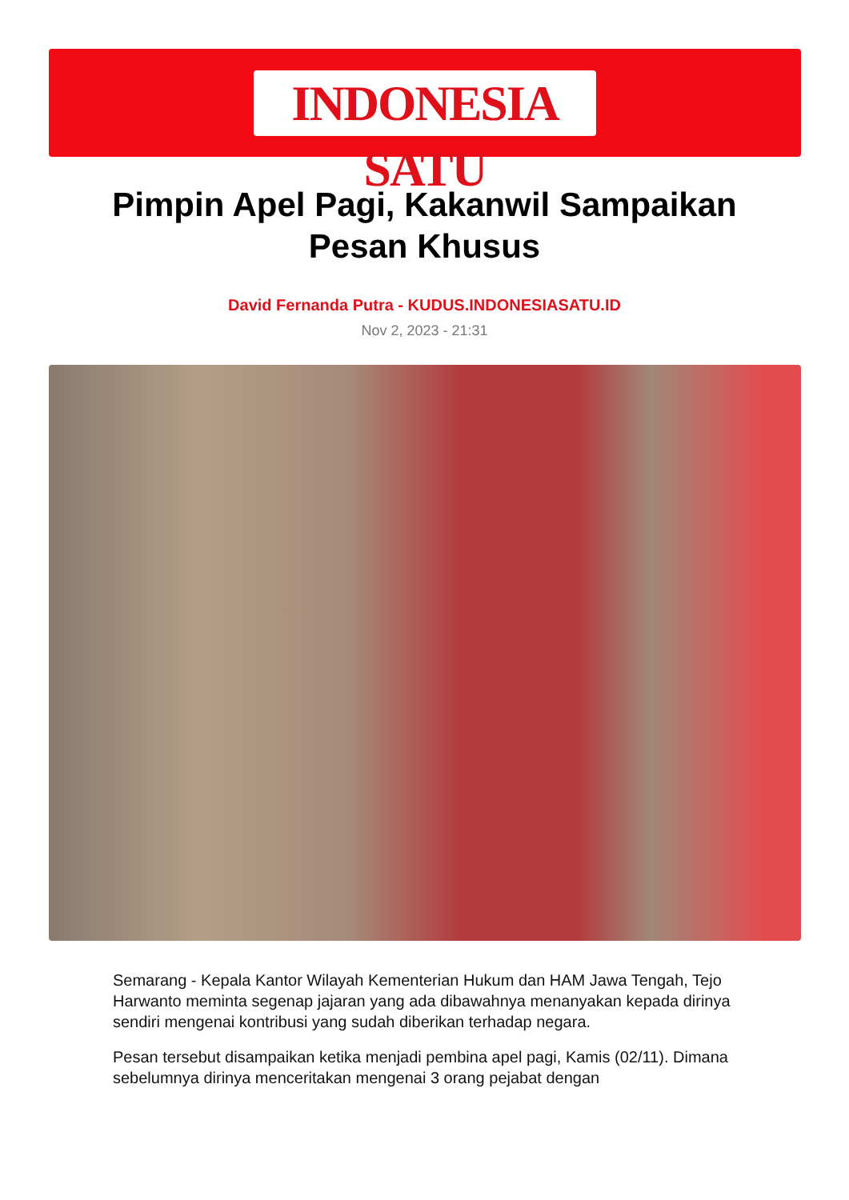INDONESIA SATU
Pimpin Apel Pagi, Kakanwil Sampaikan Pesan Khusus
David Fernanda Putra - KUDUS.INDONESIASATU.ID
Nov 2, 2023 - 21:31
Semarang - Kepala Kantor Wilayah Kementerian Hukum dan HAM Jawa Tengah, Tejo Harwanto meminta segenap jajaran yang ada dibawahnya menanyakan kepada dirinya sendiri mengenai kontribusi yang sudah diberikan terhadap negara.
Pesan tersebut disampaikan ketika menjadi pembina apel pagi, Kamis (02/11). Dimana sebelumnya dirinya menceritakan mengenai 3 orang pejabat dengan